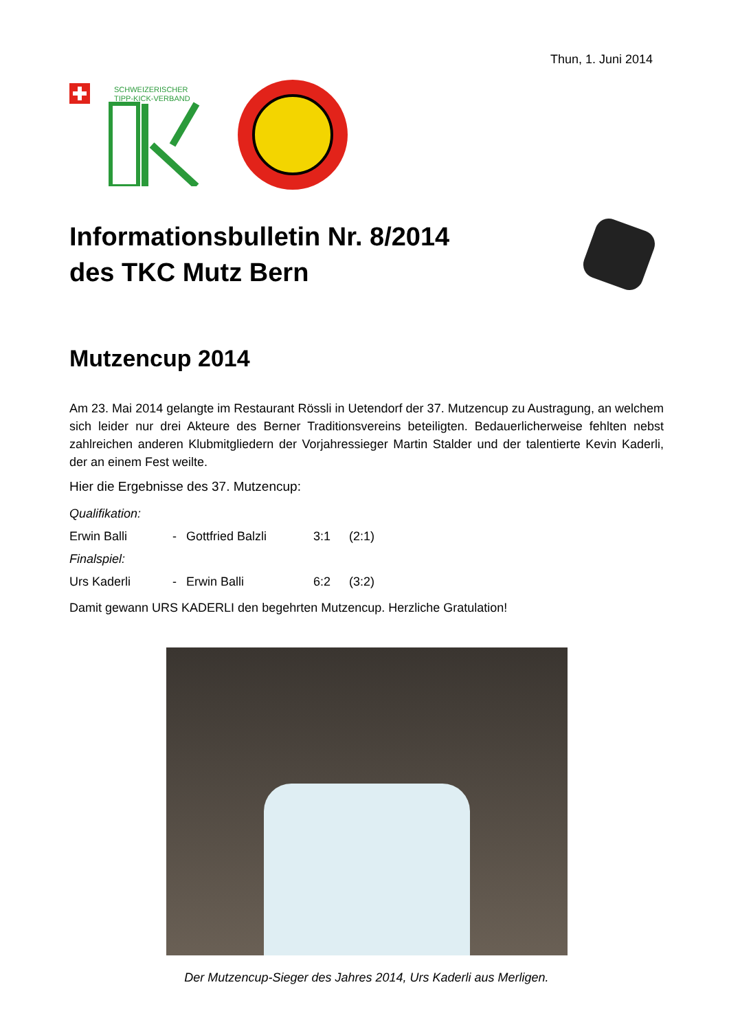Thun, 1. Juni 2014
SCHWEIZERISCHER
TIPP-KICK-VERBAND
Informationsbulletin Nr. 8/2014
des TKC Mutz Bern
Mutzencup 2014
Am 23. Mai 2014 gelangte im Restaurant Rössli in Uetendorf der 37. Mutzencup zu Austragung, an welchem sich leider nur drei Akteure des Berner Traditionsvereins beteiligten. Bedauerlicherweise fehlten nebst zahlreichen anderen Klubmitgliedern der Vorjahressieger Martin Stalder und der talentierte Kevin Kaderli, der an einem Fest weilte.
Hier die Ergebnisse des 37. Mutzencup:
| Qualifikation: | | | | |
| Erwin Balli | - | Gottfried Balzli | 3:1 | (2:1) |
| Finalspiel: | | | | |
| Urs Kaderli | - | Erwin Balli | 6:2 | (3:2) |
Damit gewann URS KADERLI den begehrten Mutzencup. Herzliche Gratulation!
Der Mutzencup-Sieger des Jahres 2014, Urs Kaderli aus Merligen.